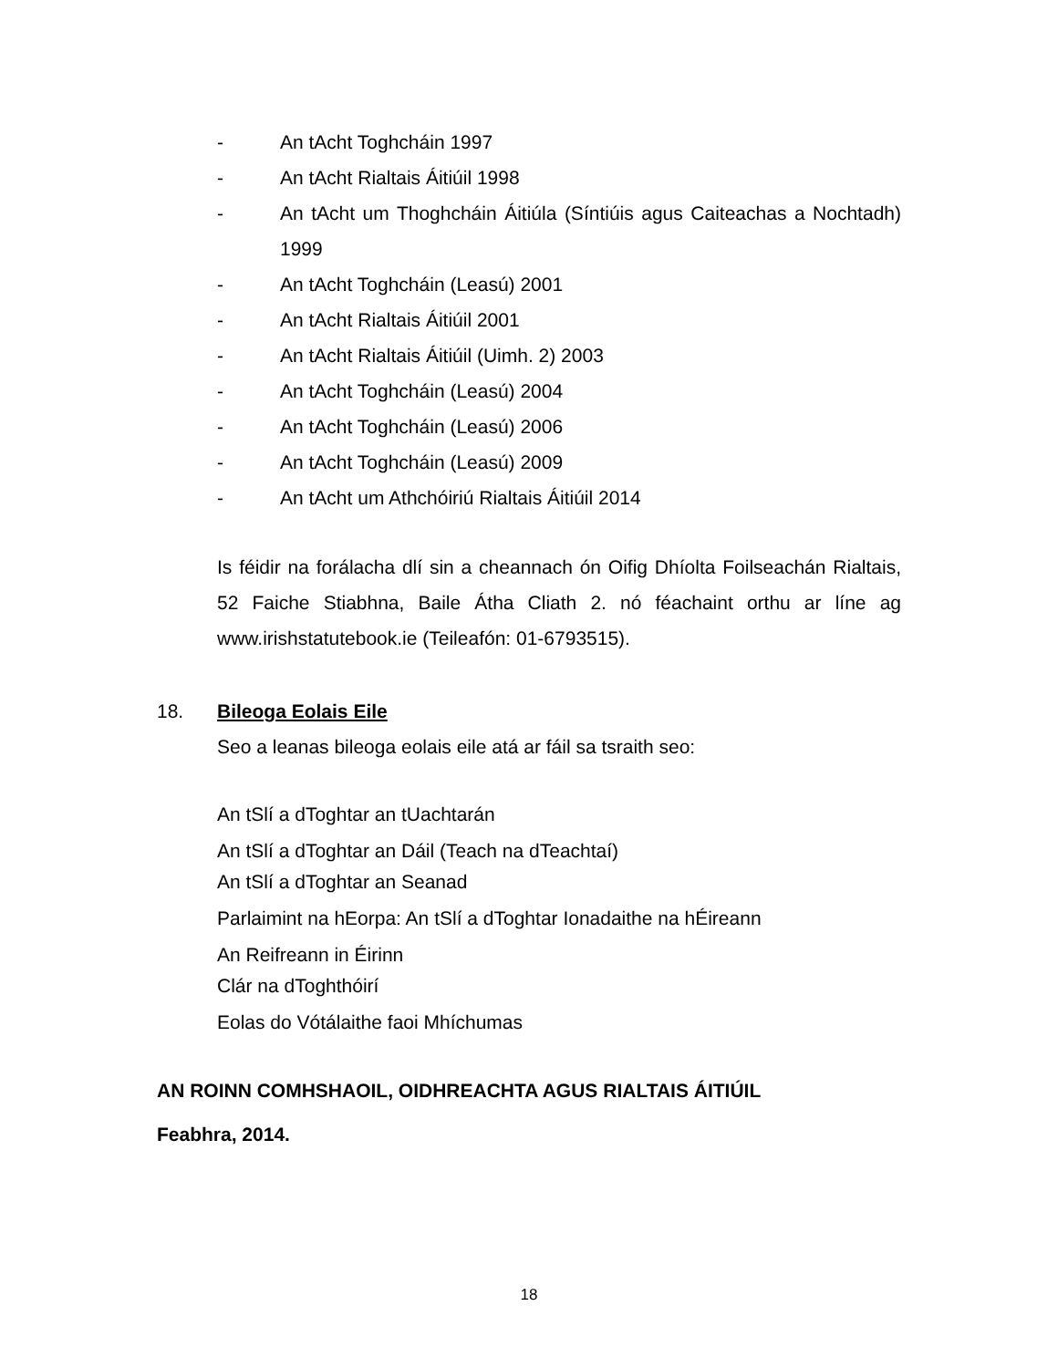- An tAcht Toghcháin 1997
- An tAcht Rialtais Áitiúil 1998
- An tAcht um Thoghcháin Áitiúla (Síntiúis agus Caiteachas a Nochtadh) 1999
- An tAcht Toghcháin (Leasú) 2001
- An tAcht Rialtais Áitiúil 2001
- An tAcht Rialtais Áitiúil (Uimh. 2) 2003
- An tAcht Toghcháin (Leasú) 2004
- An tAcht Toghcháin (Leasú) 2006
- An tAcht Toghcháin (Leasú) 2009
- An tAcht um Athchóiriú Rialtais Áitiúil 2014
Is féidir na forálacha dlí sin a cheannach ón Oifig Dhíolta Foilseachán Rialtais, 52 Faiche Stiabhna, Baile Átha Cliath 2. nó féachaint orthu ar líne ag www.irishstatutebook.ie (Teileafón: 01-6793515).
18. Bileoga Eolais Eile
Seo a leanas bileoga eolais eile atá ar fáil sa tsraith seo:
An tSlí a dToghtar an tUachtarán
An tSlí a dToghtar an Dáil (Teach na dTeachtaí)
An tSlí a dToghtar an Seanad
Parlaimint na hEorpa: An tSlí a dToghtar Ionadaithe na hÉireann
An Reifreann in Éirinn
Clár na dToghthóirí
Eolas do Vótálaithe faoi Mhíchumas
AN ROINN COMHSHAOIL, OIDHREACHTA AGUS RIALTAIS ÁITIÚIL
Feabhra, 2014.
18